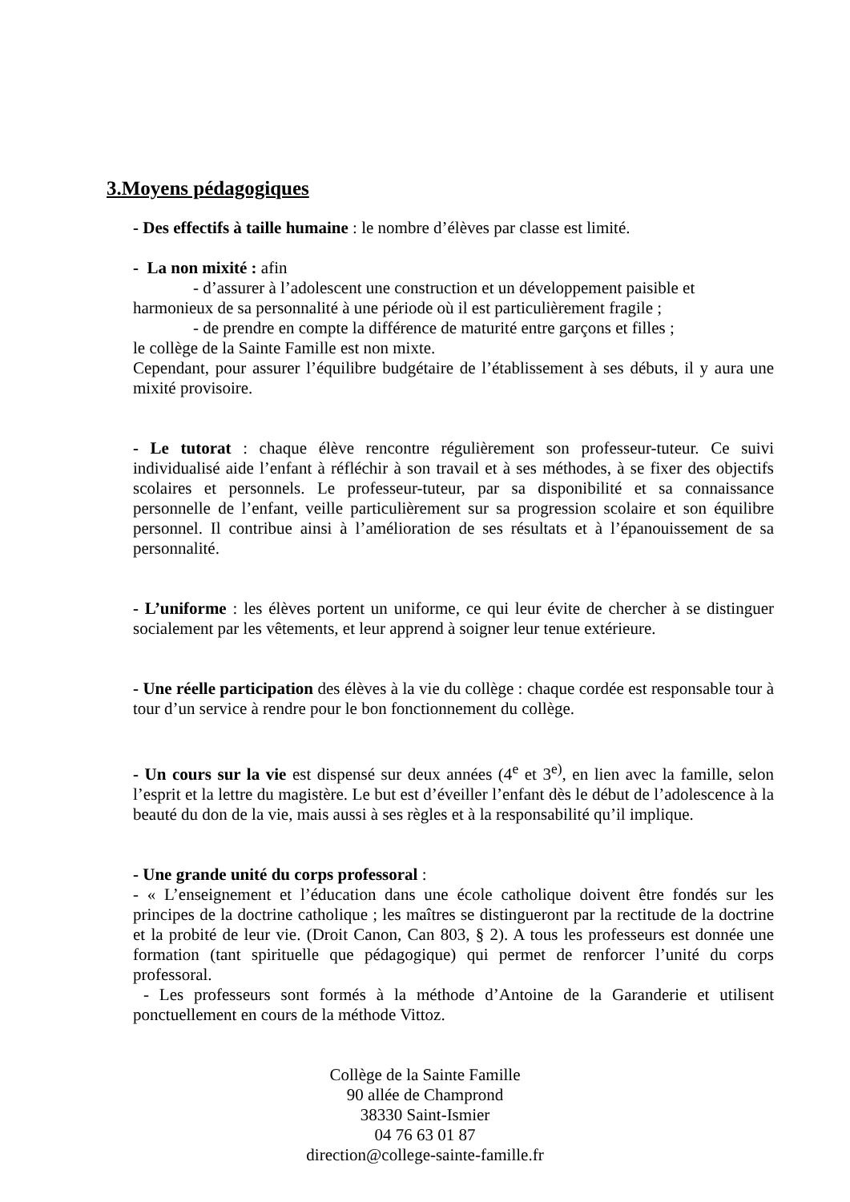3.Moyens pédagogiques
- Des effectifs à taille humaine : le nombre d’élèves par classe est limité.
- La non mixité : afin
- d’assurer à l’adolescent une construction et un développement paisible et
harmonieux de sa personnalité à une période où il est particulièrement fragile ;
- de prendre en compte la différence de maturité entre garçons et filles ;
le collège de la Sainte Famille est non mixte.
Cependant, pour assurer l’équilibre budgétaire de l’établissement à ses débuts, il y aura une mixité provisoire.
- Le tutorat : chaque élève rencontre régulièrement son professeur-tuteur. Ce suivi individualisé aide l’enfant à réfléchir à son travail et à ses méthodes, à se fixer des objectifs scolaires et personnels. Le professeur-tuteur, par sa disponibilité et sa connaissance personnelle de l’enfant, veille particulièrement sur sa progression scolaire et son équilibre personnel. Il contribue ainsi à l’amélioration de ses résultats et à l’épanouissement de sa personnalité.
- L’uniforme : les élèves portent un uniforme, ce qui leur évite de chercher à se distinguer socialement par les vêtements, et leur apprend à soigner leur tenue extérieure.
- Une réelle participation des élèves à la vie du collège : chaque cordée est responsable tour à tour d’un service à rendre pour le bon fonctionnement du collège.
- Un cours sur la vie est dispensé sur deux années (4<sup>e</sup> et 3<sup>e)</sup>, en lien avec la famille, selon l’esprit et la lettre du magistère. Le but est d’éveiller l’enfant dès le début de l’adolescence à la beauté du don de la vie, mais aussi à ses règles et à la responsabilité qu’il implique.
- Une grande unité du corps professoral :
- « L’enseignement et l’éducation dans une école catholique doivent être fondés sur les principes de la doctrine catholique ; les maîtres se distingueront par la rectitude de la doctrine et la probité de leur vie. (Droit Canon, Can 803, § 2). A tous les professeurs est donnée une formation (tant spirituelle que pédagogique) qui permet de renforcer l’unité du corps professoral.
- Les professeurs sont formés à la méthode d’Antoine de la Garanderie et utilisent ponctuellement en cours de la méthode Vittoz.
Collège de la Sainte Famille
90 allée de Champrond
38330 Saint-Ismier
04 76 63 01 87
direction@college-sainte-famille.fr